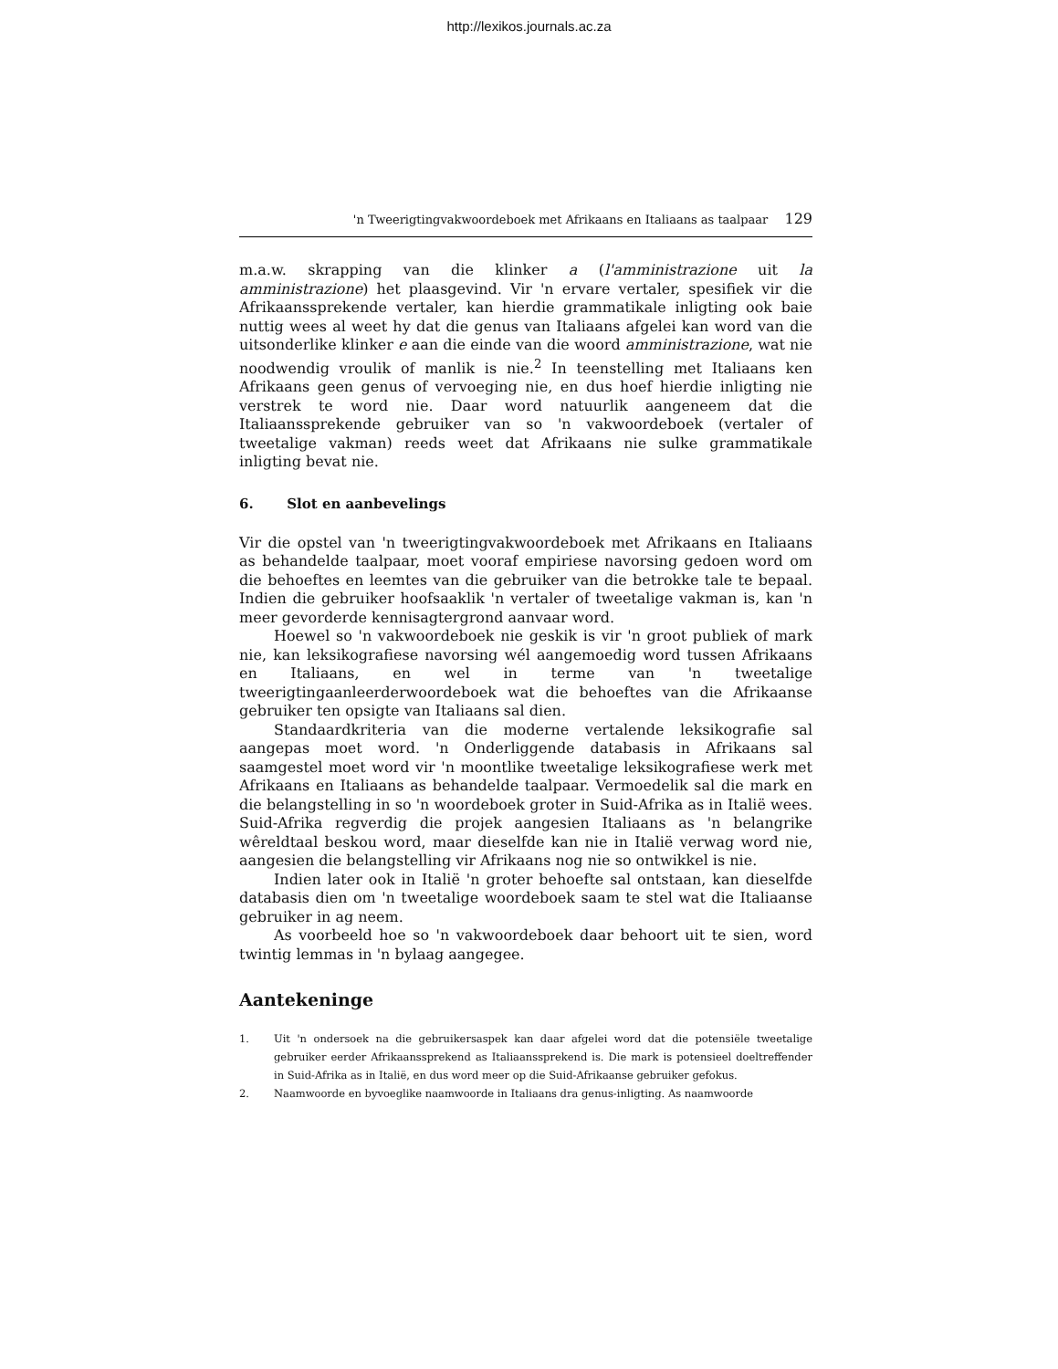http://lexikos.journals.ac.za
'n Tweerigtingvakwoordeboek met Afrikaans en Italiaans as taalpaar 129
m.a.w. skrapping van die klinker a (l'amministrazione uit la amministrazione) het plaasgevind. Vir 'n ervare vertaler, spesifiek vir die Afrikaanssprekende vertaler, kan hierdie grammatikale inligting ook baie nuttig wees al weet hy dat die genus van Italiaans afgelei kan word van die uitsonderlike klinker e aan die einde van die woord amministrazione, wat nie noodwendig vroulik of manlik is nie.<sup>2</sup> In teenstelling met Italiaans ken Afrikaans geen genus of vervoeging nie, en dus hoef hierdie inligting nie verstrek te word nie. Daar word natuurlik aangeneem dat die Italiaanssprekende gebruiker van so 'n vakwoordeboek (vertaler of tweetalige vakman) reeds weet dat Afrikaans nie sulke grammatikale inligting bevat nie.
6. Slot en aanbevelings
Vir die opstel van 'n tweerigtingvakwoordeboek met Afrikaans en Italiaans as behandelde taalpaar, moet vooraf empiriese navorsing gedoen word om die behoeftes en leemtes van die gebruiker van die betrokke tale te bepaal. Indien die gebruiker hoofsaaklik 'n vertaler of tweetalige vakman is, kan 'n meer gevorderde kennisagtergrond aanvaar word.
Hoewel so 'n vakwoordeboek nie geskik is vir 'n groot publiek of mark nie, kan leksikografiese navorsing wél aangemoedig word tussen Afrikaans en Italiaans, en wel in terme van 'n tweetalige tweerigtingaanleerderwoordeboek wat die behoeftes van die Afrikaanse gebruiker ten opsigte van Italiaans sal dien.
Standaardkriteria van die moderne vertalende leksikografie sal aangepas moet word. 'n Onderliggende databasis in Afrikaans sal saamgestel moet word vir 'n moontlike tweetalige leksikografiese werk met Afrikaans en Italiaans as behandelde taalpaar. Vermoedelik sal die mark en die belangstelling in so 'n woordeboek groter in Suid-Afrika as in Italië wees. Suid-Afrika regverdig die projek aangesien Italiaans as 'n belangrike wêreldtaal beskou word, maar dieselfde kan nie in Italië verwag word nie, aangesien die belangstelling vir Afrikaans nog nie so ontwikkel is nie.
Indien later ook in Italië 'n groter behoefte sal ontstaan, kan dieselfde databasis dien om 'n tweetalige woordeboek saam te stel wat die Italiaanse gebruiker in ag neem.
As voorbeeld hoe so 'n vakwoordeboek daar behoort uit te sien, word twintig lemmas in 'n bylaag aangegee.
Aantekeninge
1. Uit 'n ondersoek na die gebruikersaspek kan daar afgelei word dat die potensiële tweetalige gebruiker eerder Afrikaanssprekend as Italiaanssprekend is. Die mark is potensieel doeltreffender in Suid-Afrika as in Italië, en dus word meer op die Suid-Afrikaanse gebruiker gefokus.
2. Naamwoorde en byvoeglike naamwoorde in Italiaans dra genus-inligting. As naamwoorde